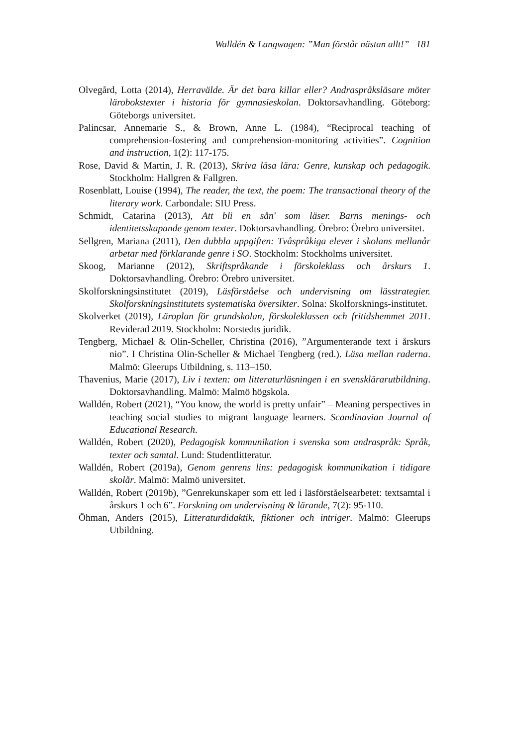Walldén & Langwagen: ”Man förstår nästan allt!” 181
Olvegård, Lotta (2014), Herravälde. Är det bara killar eller? Andraspråksläsare möter lärobokstexter i historia för gymnasieskolan. Doktorsavhandling. Göteborg: Göteborgs universitet.
Palincsar, Annemarie S., & Brown, Anne L. (1984), “Reciprocal teaching of comprehension-fostering and comprehension-monitoring activities”. Cognition and instruction, 1(2): 117-175.
Rose, David & Martin, J. R. (2013), Skriva läsa lära: Genre, kunskap och pedagogik. Stockholm: Hallgren & Fallgren.
Rosenblatt, Louise (1994), The reader, the text, the poem: The transactional theory of the literary work. Carbondale: SIU Press.
Schmidt, Catarina (2013), Att bli en sån' som läser. Barns menings- och identitetsskapande genom texter. Doktorsavhandling. Örebro: Örebro universitet.
Sellgren, Mariana (2011), Den dubbla uppgiften: Tvåspråkiga elever i skolans mellanår arbetar med förklarande genre i SO. Stockholm: Stockholms universitet.
Skoog, Marianne (2012), Skriftspråkande i förskoleklass och årskurs 1. Doktorsavhandling. Örebro: Örebro universitet.
Skolforskningsinstitutet (2019), Läsförståelse och undervisning om lässtrategier. Skolforskningsinstitutets systematiska översikter. Solna: Skolforsknings-institutet.
Skolverket (2019), Läroplan för grundskolan, förskoleklassen och fritidshemmet 2011. Reviderad 2019. Stockholm: Norstedts juridik.
Tengberg, Michael & Olin-Scheller, Christina (2016), ”Argumenterande text i årskurs nio”. I Christina Olin-Scheller & Michael Tengberg (red.). Läsa mellan raderna. Malmö: Gleerups Utbildning, s. 113–150.
Thavenius, Marie (2017), Liv i texten: om litteraturläsningen i en svensklärarutbildning. Doktorsavhandling. Malmö: Malmö högskola.
Walldén, Robert (2021), “You know, the world is pretty unfair” – Meaning perspectives in teaching social studies to migrant language learners. Scandinavian Journal of Educational Research.
Walldén, Robert (2020), Pedagogisk kommunikation i svenska som andraspråk: Språk, texter och samtal. Lund: Studentlitteratur.
Walldén, Robert (2019a), Genom genrens lins: pedagogisk kommunikation i tidigare skolår. Malmö: Malmö universitet.
Walldén, Robert (2019b), ”Genrekunskaper som ett led i läsförståelsearbetet: textsamtal i årskurs 1 och 6”. Forskning om undervisning & lärande, 7(2): 95-110.
Öhman, Anders (2015), Litteraturdidaktik, fiktioner och intriger. Malmö: Gleerups Utbildning.